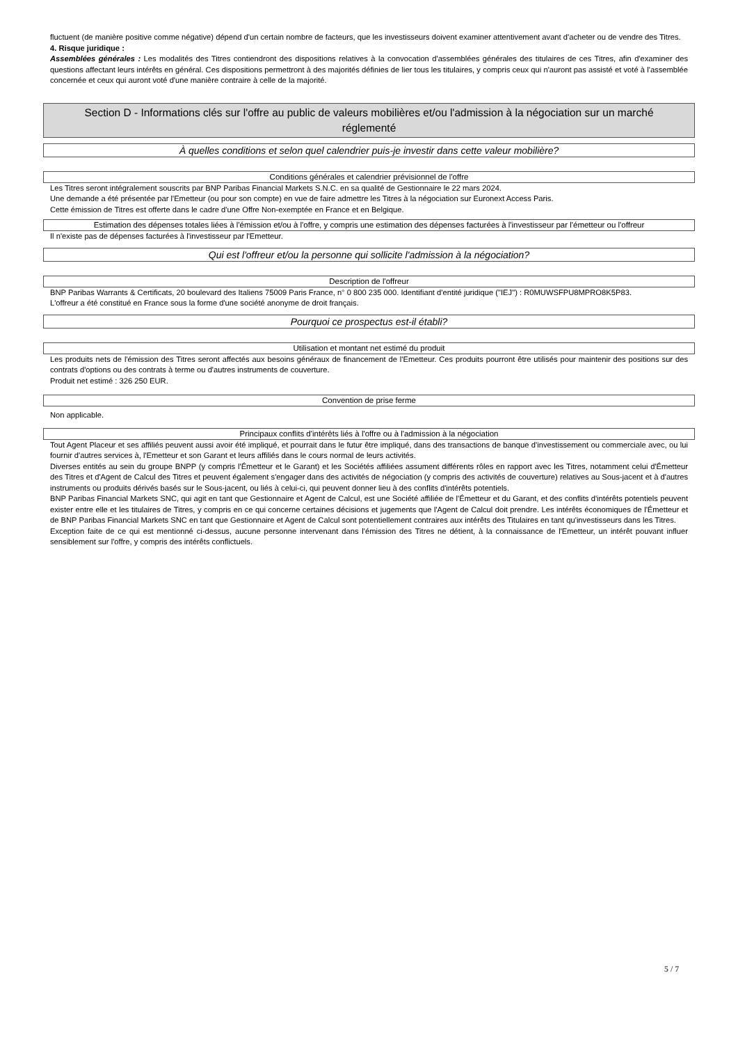fluctuent (de manière positive comme négative) dépend d'un certain nombre de facteurs, que les investisseurs doivent examiner attentivement avant d'acheter ou de vendre des Titres.
4. Risque juridique :
Assemblées générales : Les modalités des Titres contiendront des dispositions relatives à la convocation d'assemblées générales des titulaires de ces Titres, afin d'examiner des questions affectant leurs intérêts en général. Ces dispositions permettront à des majorités définies de lier tous les titulaires, y compris ceux qui n'auront pas assisté et voté à l'assemblée concernée et ceux qui auront voté d'une manière contraire à celle de la majorité.
Section D - Informations clés sur l'offre au public de valeurs mobilières et/ou l'admission à la négociation sur un marché réglementé
À quelles conditions et selon quel calendrier puis-je investir dans cette valeur mobilière?
Conditions générales et calendrier prévisionnel de l'offre
Les Titres seront intégralement souscrits par BNP Paribas Financial Markets S.N.C. en sa qualité de Gestionnaire le 22 mars 2024.
Une demande a été présentée par l'Emetteur (ou pour son compte) en vue de faire admettre les Titres à la négociation sur Euronext Access Paris.
Cette émission de Titres est offerte dans le cadre d'une Offre Non-exemptée en France et en Belgique.
Estimation des dépenses totales liées à l'émission et/ou à l'offre, y compris une estimation des dépenses facturées à l'investisseur par l'émetteur ou l'offreur
Il n'existe pas de dépenses facturées à l'investisseur par l'Emetteur.
Qui est l'offreur et/ou la personne qui sollicite l'admission à la négociation?
Description de l'offreur
BNP Paribas Warrants & Certificats, 20 boulevard des Italiens 75009 Paris France, n° 0 800 235 000. Identifiant d'entité juridique ("IEJ") : R0MUWSFPU8MPRO8K5P83.
L'offreur a été constitué en France sous la forme d'une société anonyme de droit français.
Pourquoi ce prospectus est-il établi?
Utilisation et montant net estimé du produit
Les produits nets de l'émission des Titres seront affectés aux besoins généraux de financement de l'Emetteur. Ces produits pourront être utilisés pour maintenir des positions sur des contrats d'options ou des contrats à terme ou d'autres instruments de couverture.
Produit net estimé : 326 250 EUR.
Convention de prise ferme
Non applicable.
Principaux conflits d'intérêts liés à l'offre ou à l'admission à la négociation
Tout Agent Placeur et ses affiliés peuvent aussi avoir été impliqué, et pourrait dans le futur être impliqué, dans des transactions de banque d'investissement ou commerciale avec, ou lui fournir d'autres services à, l'Emetteur et son Garant et leurs affiliés dans le cours normal de leurs activités.
Diverses entités au sein du groupe BNPP (y compris l'Émetteur et le Garant) et les Sociétés affiliées assument différents rôles en rapport avec les Titres, notamment celui d'Émetteur des Titres et d'Agent de Calcul des Titres et peuvent également s'engager dans des activités de négociation (y compris des activités de couverture) relatives au Sous-jacent et à d'autres instruments ou produits dérivés basés sur le Sous-jacent, ou liés à celui-ci, qui peuvent donner lieu à des conflits d'intérêts potentiels.
BNP Paribas Financial Markets SNC, qui agit en tant que Gestionnaire et Agent de Calcul, est une Société affiliée de l'Émetteur et du Garant, et des conflits d'intérêts potentiels peuvent exister entre elle et les titulaires de Titres, y compris en ce qui concerne certaines décisions et jugements que l'Agent de Calcul doit prendre. Les intérêts économiques de l'Émetteur et de BNP Paribas Financial Markets SNC en tant que Gestionnaire et Agent de Calcul sont potentiellement contraires aux intérêts des Titulaires en tant qu'investisseurs dans les Titres.
Exception faite de ce qui est mentionné ci-dessus, aucune personne intervenant dans l'émission des Titres ne détient, à la connaissance de l'Emetteur, un intérêt pouvant influer sensiblement sur l'offre, y compris des intérêts conflictuels.
5 / 7